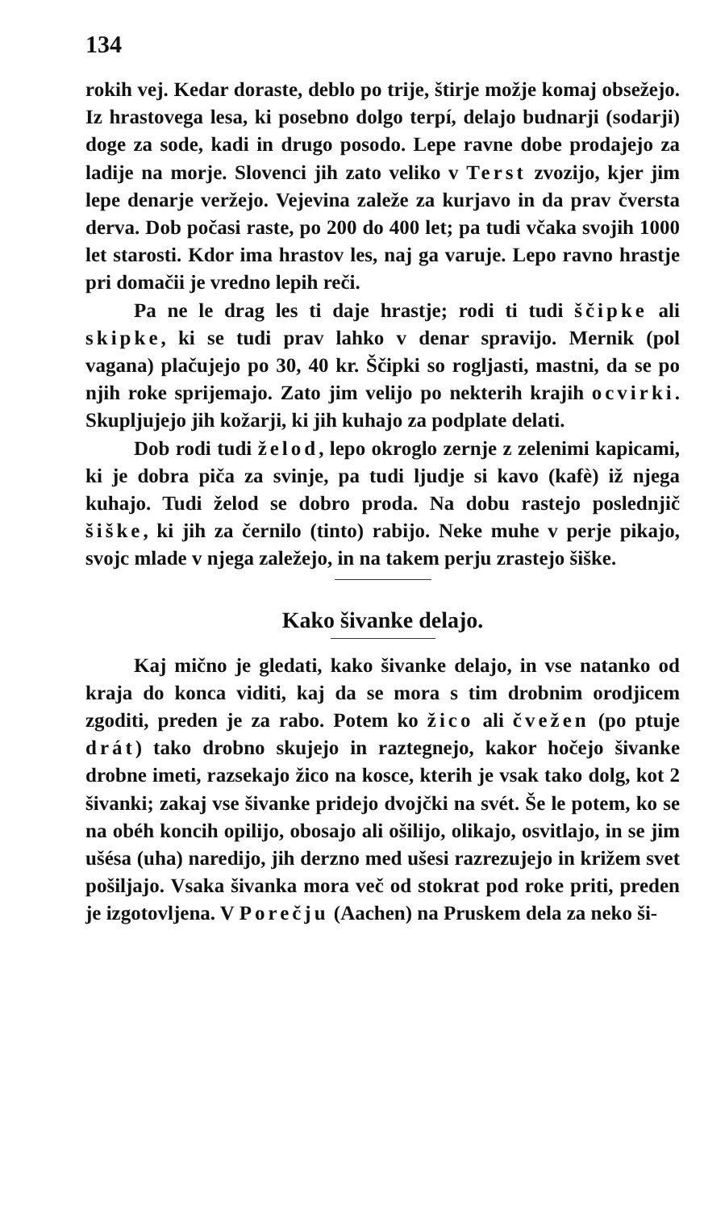134
rokih vej. Kedar doraste, deblo po trije, štirje možje komaj obsežejo. Iz hrastovega lesa, ki posebno dolgo terpí, delajo budnarji (sodarji) doge za sode, kadi in drugo posodo. Lepe ravne dobe prodajejo za ladije na morje. Slovenci jih zato veliko v Terst zvozijo, kjer jim lepe denarje veržejo. Vejevina zaleže za kurjavo in da prav čversta derva. Dob počasi raste, po 200 do 400 let; pa tudi včaka svojih 1000 let starosti. Kdor ima hrastov les, naj ga varuje. Lepo ravno hrastje pri domačii je vredno lepih reči.
Pa ne le drag les ti daje hrastje; rodi ti tudi ščipke ali skipke, ki se tudi prav lahko v denar spravijo. Mernik (pol vagana) plačujejo po 30, 40 kr. Ščipki so rogljasti, mastni, da se po njih roke sprijemajo. Zato jim velijo po nekterih krajih ocvirki. Skupljujejo jih kožarji, ki jih kuhajo za podplate delati.
Dob rodi tudi želod, lepo okroglo zernje z zelenimi kapicami, ki je dobra piča za svinje, pa tudi ljudje si kavo (kafè) iž njega kuhajo. Tudi želod se dobro proda. Na dobu rastejo poslednjič šiške, ki jih za černilo (tinto) rabijo. Neke muhe v perje pikajo, svojc mlade v njega zaležejo, in na takem perju zrastejo šiške.
Kako šivanke delajo.
Kaj mično je gledati, kako šivanke delajo, in vse natanko od kraja do konca viditi, kaj da se mora s tim drobnim orodjicem zgoditi, preden je za rabo. Potem ko žico ali čvežen (po ptuje drát) tako drobno skujejo in raztegnejo, kakor hočejo šivanke drobne imeti, razsekajo žico na kosce, kterih je vsak tako dolg, kot 2 šivanki; zakaj vse šivanke pridejo dvojčki na svét. Še le potem, ko se na obéh koncih opilijo, obosajo ali ošilijo, olikajo, osvitlajo, in se jim ušésa (uha) naredijo, jih derzno med ušesi razrezujejo in križem svet pošiljajo. Vsaka šivanka mora več od stokrat pod roke priti, preden je izgotovljena. V Porečju (Aachen) na Pruskem dela za neko ši-